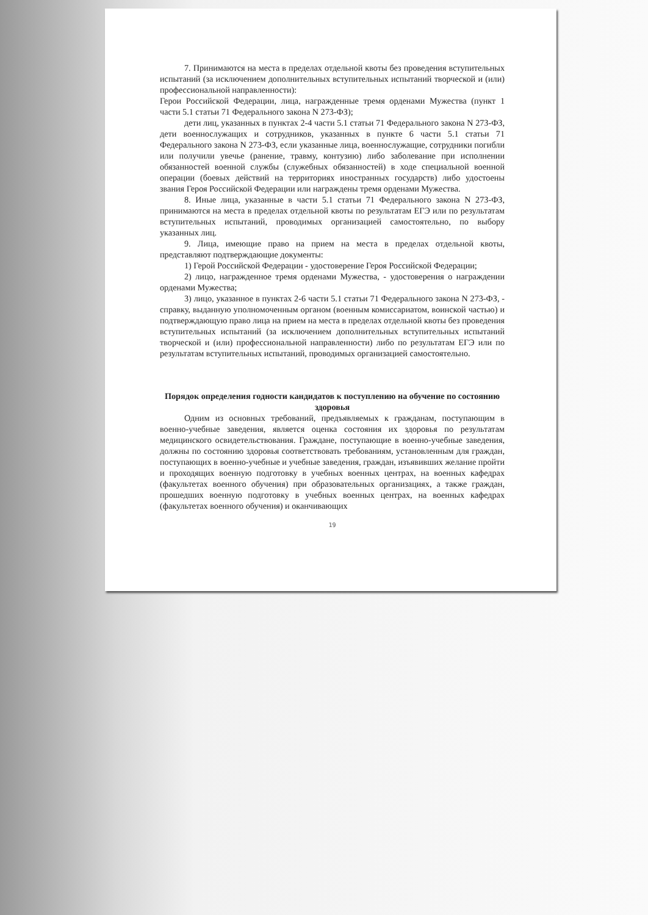7. Принимаются на места в пределах отдельной квоты без проведения вступительных испытаний (за исключением дополнительных вступительных испытаний творческой и (или) профессиональной направленности):
Герои Российской Федерации, лица, награжденные тремя орденами Мужества (пункт 1 части 5.1 статьи 71 Федерального закона N 273-ФЗ);
дети лиц, указанных в пунктах 2-4 части 5.1 статьи 71 Федерального закона N 273-ФЗ, дети военнослужащих и сотрудников, указанных в пункте 6 части 5.1 статьи 71 Федерального закона N 273-ФЗ, если указанные лица, военнослужащие, сотрудники погибли или получили увечье (ранение, травму, контузию) либо заболевание при исполнении обязанностей военной службы (служебных обязанностей) в ходе специальной военной операции (боевых действий на территориях иностранных государств) либо удостоены звания Героя Российской Федерации или награждены тремя орденами Мужества.
8. Иные лица, указанные в части 5.1 статьи 71 Федерального закона N 273-ФЗ, принимаются на места в пределах отдельной квоты по результатам ЕГЭ или по результатам вступительных испытаний, проводимых организацией самостоятельно, по выбору указанных лиц.
9. Лица, имеющие право на прием на места в пределах отдельной квоты, представляют подтверждающие документы:
1) Герой Российской Федерации - удостоверение Героя Российской Федерации;
2) лицо, награжденное тремя орденами Мужества, - удостоверения о награждении орденами Мужества;
3) лицо, указанное в пунктах 2-6 части 5.1 статьи 71 Федерального закона N 273-ФЗ, - справку, выданную уполномоченным органом (военным комиссариатом, воинской частью) и подтверждающую право лица на прием на места в пределах отдельной квоты без проведения вступительных испытаний (за исключением дополнительных вступительных испытаний творческой и (или) профессиональной направленности) либо по результатам ЕГЭ или по результатам вступительных испытаний, проводимых организацией самостоятельно.
Порядок определения годности кандидатов к поступлению на обучение по состоянию здоровья
Одним из основных требований, предъявляемых к гражданам, поступающим в военно-учебные заведения, является оценка состояния их здоровья по результатам медицинского освидетельствования. Граждане, поступающие в военно-учебные заведения, должны по состоянию здоровья соответствовать требованиям, установленным для граждан, поступающих в военно-учебные и учебные заведения, граждан, изъявивших желание пройти и проходящих военную подготовку в учебных военных центрах, на военных кафедрах (факультетах военного обучения) при образовательных организациях, а также граждан, прошедших военную подготовку в учебных военных центрах, на военных кафедрах (факультетах военного обучения) и оканчивающих
19